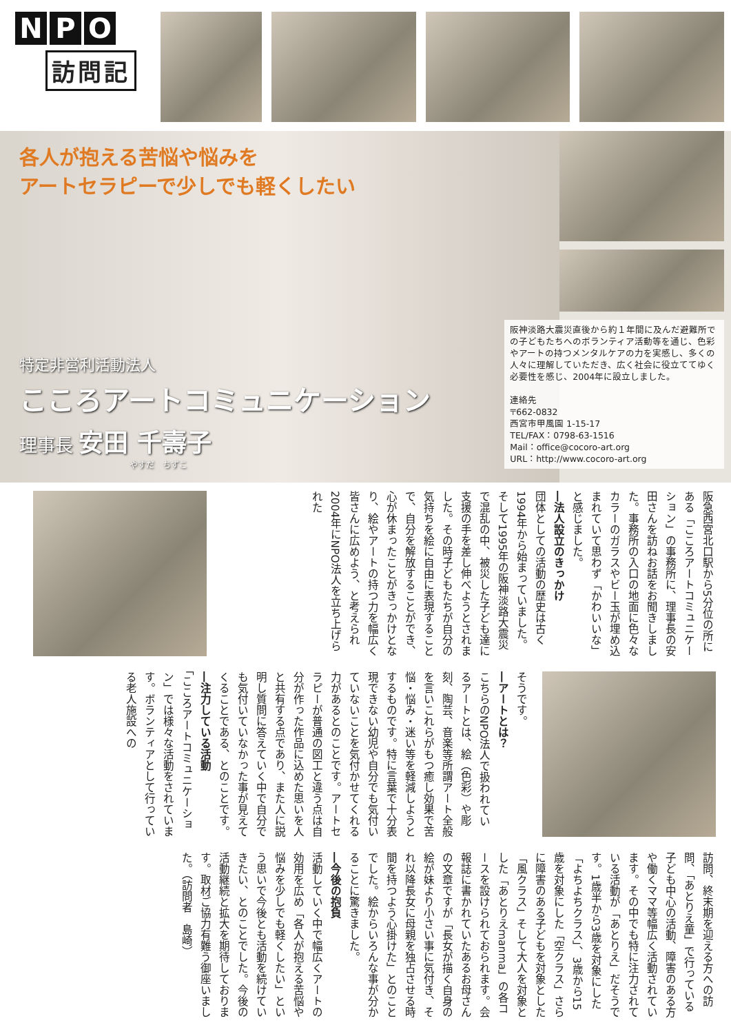N P O
訪問記
各人が抱える苦悩や悩みを
アートセラピーで少しでも軽くしたい
特定非営利活動法人
こころアートコミュニケーション
理事長 安田 千壽子
やすだ　ちずこ
阪神淡路大震災直後から約１年間に及んだ避難所での子どもたちへのボランティア活動等を通じ、色彩やアートの持つメンタルケアの力を実感し、多くの人々に理解していただき、広く社会に役立ててゆく必要性を感じ、2004年に設立しました。
連絡先
〒662-0832
西宮市甲風園 1-15-17
TEL/FAX：0798-63-1516
Mail：office@cocoro-art.org
URL：http://www.cocoro-art.org
阪急西宮北口駅から5分位の所にある「こころアートコミュニケーション」の事務所に、理事長の安田さんを訪ねお話をお聞きしました。事務所の入口の地面に色々なカラーのガラスやビー玉が埋め込まれていて思わず「かわいいな」と感じました。
―法人設立のきっかけ
団体としての活動の歴史は古く1994年から始まっていました。そして1995年の阪神淡路大震災で混乱の中、被災した子ども達に支援の手を差し伸べようとされました。その時子どもたちが自分の気持ちを絵に自由に表現することで、自分を解放することができ、心が休まったことがきっかけとなり、絵やアートの持つ力を幅広く皆さんに広めよう、と考えられ2004年にNPO法人を立ち上げられた
そうです。
―アートとは？
こちらのNPO法人で扱われているアートとは、絵（色彩）や彫刻、陶芸、音楽等所謂アート全般を言いこれらがもつ癒し効果で苦悩・悩み・迷い等を軽減しようとするものです。特に言葉で十分表現できない幼児や自分でも気付いていないことを気付かせてくれる力があるとのことです。アートセラピーが普通の図工と違う点は自分が作った作品に込めた思いを人と共有する点であり、また人に説明し質問に答えていく中で自分でも気付いていなかった事が見えてくることである、とのことです。
―注力している活動
「こころアートコミュニケーション」では様々な活動をされています。ボランティアとして行っている老人施設への
訪問、終末期を迎える方への訪問、「あとりえ童」で行っている子ども中心の活動、障害のある方や働くママ等幅広く活動されています。その中でも特に注力されている活動が「あとりえ」だそうです。1歳半から3歳を対象にした「よちよちクラス」、3歳から15歳を対象にした「空クラス」さらに障害のある子どもを対象とした「風クラス」そして大人を対象とした「あとりえmanma」の各コースを設けられておられます。会報誌に書かれていたあるお母さんの文章ですが「長女が描く自身の絵が妹より小さい事に気付き、それ以降長女に母親を独占させる時間を持つよう心掛けた」とのことでした。絵からいろんな事が分かることに驚きました。
―今後の抱負
活動していく中で幅広くアートの効用を広め「各人が抱える苦悩や悩みを少しでも軽くしたい」という思いで今後とも活動を続けていきたい、とのことでした。今後の活動継続と拡大を期待しております。取材ご協力有難う御座いました。（訪問者　島崎）